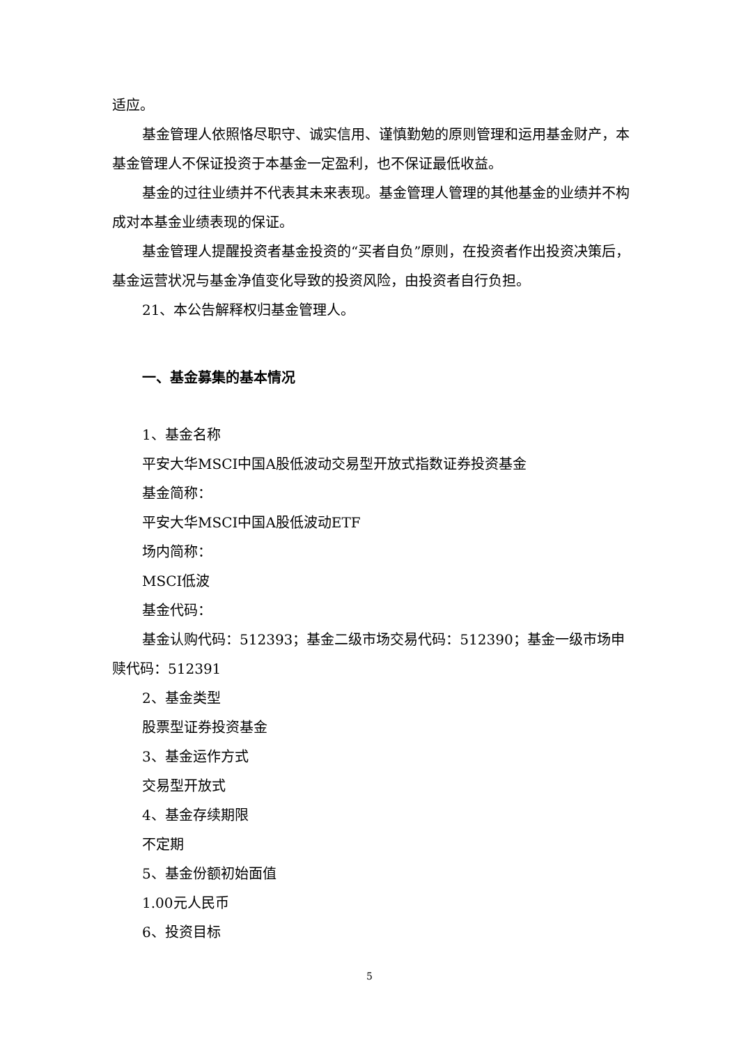适应。
基金管理人依照恪尽职守、诚实信用、谨慎勤勉的原则管理和运用基金财产，本基金管理人不保证投资于本基金一定盈利，也不保证最低收益。
基金的过往业绩并不代表其未来表现。基金管理人管理的其他基金的业绩并不构成对本基金业绩表现的保证。
基金管理人提醒投资者基金投资的“买者自负”原则，在投资者作出投资决策后，基金运营状况与基金净值变化导致的投资风险，由投资者自行负担。
21、本公告解释权归基金管理人。
一、基金募集的基本情况
1、基金名称
平安大华MSCI中国A股低波动交易型开放式指数证券投资基金
基金简称：
平安大华MSCI中国A股低波动ETF
场内简称：
MSCI低波
基金代码：
基金认购代码：512393；基金二级市场交易代码：512390；基金一级市场申赎代码：512391
2、基金类型
股票型证券投资基金
3、基金运作方式
交易型开放式
4、基金存续期限
不定期
5、基金份额初始面值
1.00元人民币
6、投资目标
5